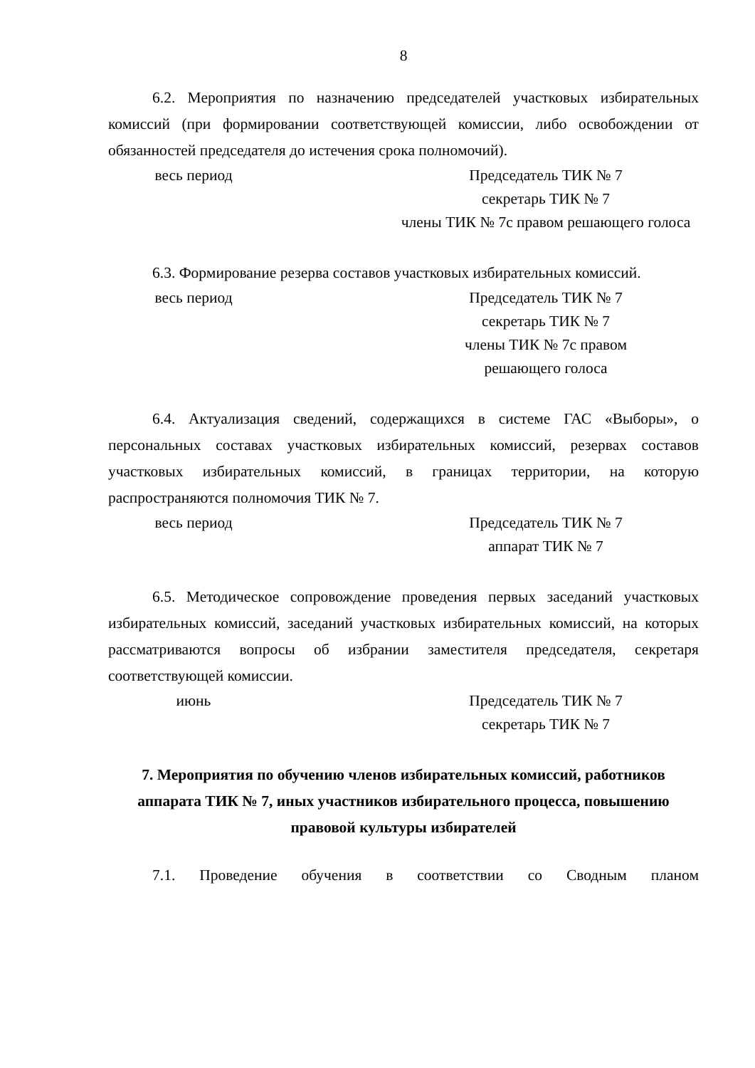8
6.2. Мероприятия по назначению председателей участковых избирательных комиссий (при формировании соответствующей комиссии, либо освобождении от обязанностей председателя до истечения срока полномочий).
весь период Председатель ТИК № 7
секретарь ТИК № 7
члены ТИК № 7с правом решающего голоса
6.3. Формирование резерва составов участковых избирательных комиссий.
весь период Председатель ТИК № 7
секретарь ТИК № 7
члены ТИК № 7с правом
решающего голоса
6.4. Актуализация сведений, содержащихся в системе ГАС «Выборы», о персональных составах участковых избирательных комиссий, резервах составов участковых избирательных комиссий, в границах территории, на которую распространяются полномочия ТИК № 7.
весь период Председатель ТИК № 7
аппарат ТИК № 7
6.5. Методическое сопровождение проведения первых заседаний участковых избирательных комиссий, заседаний участковых избирательных комиссий, на которых рассматриваются вопросы об избрании заместителя председателя, секретаря соответствующей комиссии.
июнь Председатель ТИК № 7
секретарь ТИК № 7
7. Мероприятия по обучению членов избирательных комиссий, работников аппарата ТИК № 7, иных участников избирательного процесса, повышению правовой культуры избирателей
7.1. Проведение обучения в соответствии со Сводным планом